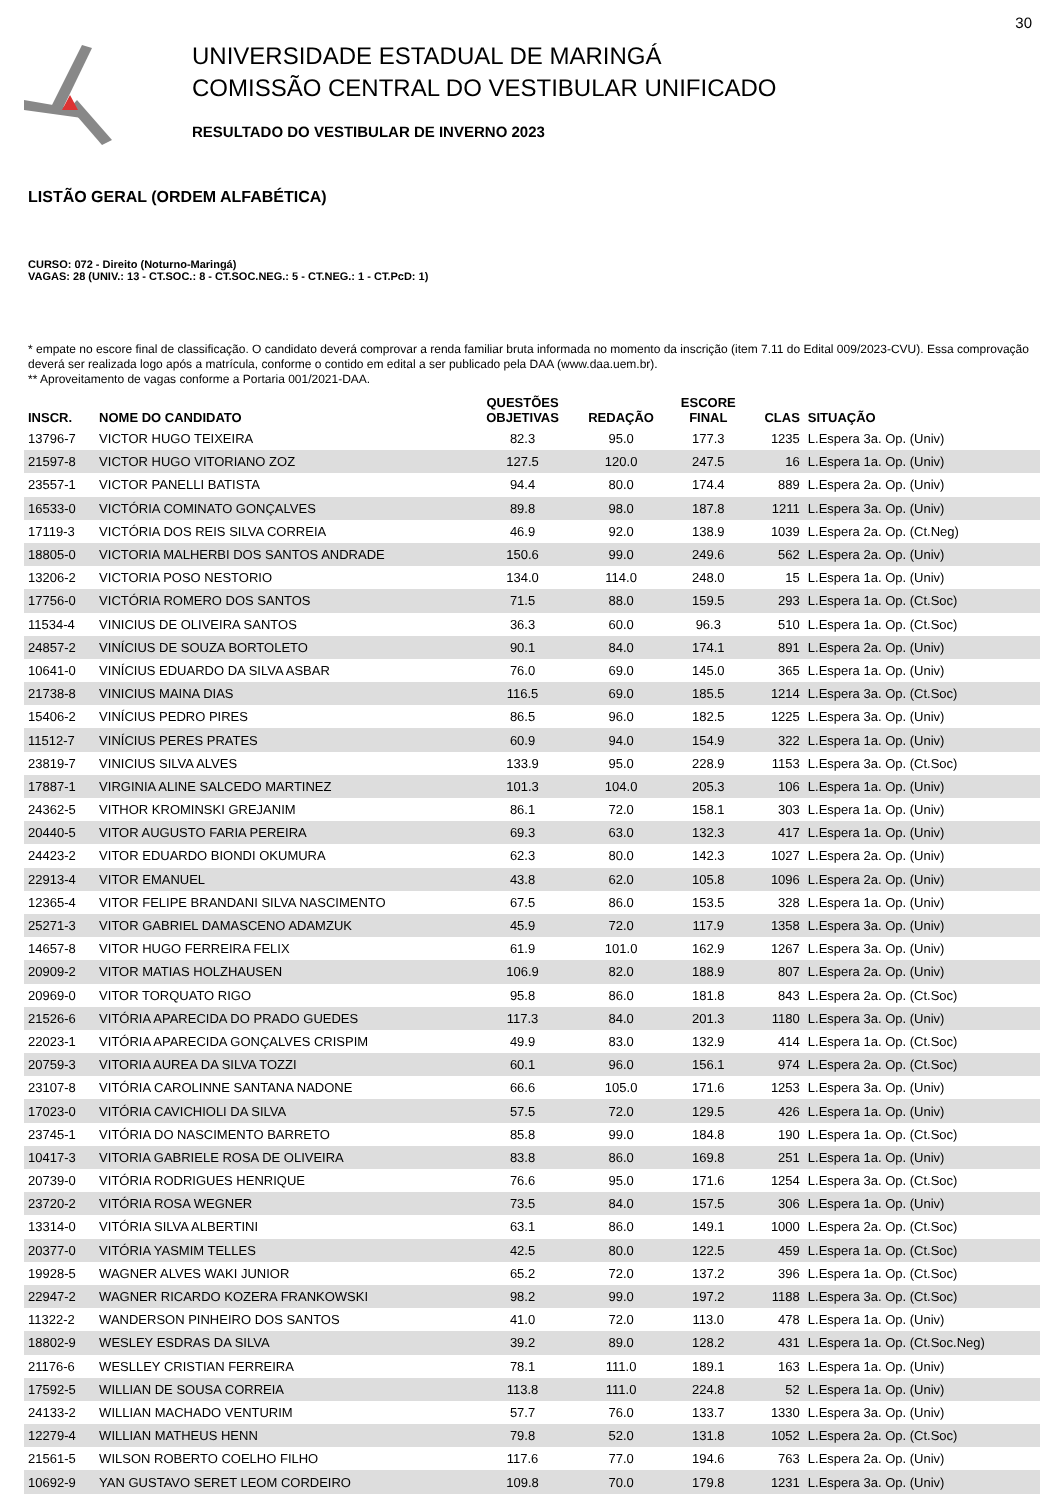30
UNIVERSIDADE ESTADUAL DE MARINGÁ
COMISSÃO CENTRAL DO VESTIBULAR UNIFICADO
RESULTADO DO VESTIBULAR DE INVERNO 2023
LISTÃO GERAL (ORDEM ALFABÉTICA)
CURSO: 072 - Direito (Noturno-Maringá)
VAGAS: 28 (UNIV.: 13 - CT.SOC.: 8 - CT.SOC.NEG.: 5 - CT.NEG.: 1 - CT.PcD: 1)
* empate no escore final de classificação. O candidato deverá comprovar a renda familiar bruta informada no momento da inscrição (item 7.11 do Edital 009/2023-CVU). Essa comprovação deverá ser realizada logo após a matrícula, conforme o contido em edital a ser publicado pela DAA (www.daa.uem.br).
** Aproveitamento de vagas conforme a Portaria 001/2021-DAA.
| INSCR. | NOME DO CANDIDATO | QUESTÕES OBJETIVAS | REDAÇÃO | ESCORE FINAL | CLAS | SITUAÇÃO |
| --- | --- | --- | --- | --- | --- | --- |
| 13796-7 | VICTOR HUGO TEIXEIRA | 82.3 | 95.0 | 177.3 | 1235 | L.Espera 3a. Op. (Univ) |
| 21597-8 | VICTOR HUGO VITORIANO ZOZ | 127.5 | 120.0 | 247.5 | 16 | L.Espera 1a. Op. (Univ) |
| 23557-1 | VICTOR PANELLI BATISTA | 94.4 | 80.0 | 174.4 | 889 | L.Espera 2a. Op. (Univ) |
| 16533-0 | VICTÓRIA COMINATO GONÇALVES | 89.8 | 98.0 | 187.8 | 1211 | L.Espera 3a. Op. (Univ) |
| 17119-3 | VICTÓRIA DOS REIS SILVA CORREIA | 46.9 | 92.0 | 138.9 | 1039 | L.Espera 2a. Op. (Ct.Neg) |
| 18805-0 | VICTORIA MALHERBI DOS SANTOS ANDRADE | 150.6 | 99.0 | 249.6 | 562 | L.Espera 2a. Op. (Univ) |
| 13206-2 | VICTORIA POSO NESTORIO | 134.0 | 114.0 | 248.0 | 15 | L.Espera 1a. Op. (Univ) |
| 17756-0 | VICTÓRIA ROMERO DOS SANTOS | 71.5 | 88.0 | 159.5 | 293 | L.Espera 1a. Op. (Ct.Soc) |
| 11534-4 | VINICIUS DE OLIVEIRA SANTOS | 36.3 | 60.0 | 96.3 | 510 | L.Espera 1a. Op. (Ct.Soc) |
| 24857-2 | VINÍCIUS DE SOUZA BORTOLETO | 90.1 | 84.0 | 174.1 | 891 | L.Espera 2a. Op. (Univ) |
| 10641-0 | VINÍCIUS EDUARDO DA SILVA ASBAR | 76.0 | 69.0 | 145.0 | 365 | L.Espera 1a. Op. (Univ) |
| 21738-8 | VINICIUS MAINA DIAS | 116.5 | 69.0 | 185.5 | 1214 | L.Espera 3a. Op. (Ct.Soc) |
| 15406-2 | VINÍCIUS PEDRO PIRES | 86.5 | 96.0 | 182.5 | 1225 | L.Espera 3a. Op. (Univ) |
| 11512-7 | VINÍCIUS PERES PRATES | 60.9 | 94.0 | 154.9 | 322 | L.Espera 1a. Op. (Univ) |
| 23819-7 | VINICIUS SILVA ALVES | 133.9 | 95.0 | 228.9 | 1153 | L.Espera 3a. Op. (Ct.Soc) |
| 17887-1 | VIRGINIA ALINE SALCEDO MARTINEZ | 101.3 | 104.0 | 205.3 | 106 | L.Espera 1a. Op. (Univ) |
| 24362-5 | VITHOR KROMINSKI GREJANIM | 86.1 | 72.0 | 158.1 | 303 | L.Espera 1a. Op. (Univ) |
| 20440-5 | VITOR AUGUSTO FARIA PEREIRA | 69.3 | 63.0 | 132.3 | 417 | L.Espera 1a. Op. (Univ) |
| 24423-2 | VITOR EDUARDO BIONDI OKUMURA | 62.3 | 80.0 | 142.3 | 1027 | L.Espera 2a. Op. (Univ) |
| 22913-4 | VITOR EMANUEL | 43.8 | 62.0 | 105.8 | 1096 | L.Espera 2a. Op. (Univ) |
| 12365-4 | VITOR FELIPE BRANDANI SILVA NASCIMENTO | 67.5 | 86.0 | 153.5 | 328 | L.Espera 1a. Op. (Univ) |
| 25271-3 | VITOR GABRIEL DAMASCENO ADAMZUK | 45.9 | 72.0 | 117.9 | 1358 | L.Espera 3a. Op. (Univ) |
| 14657-8 | VITOR HUGO FERREIRA FELIX | 61.9 | 101.0 | 162.9 | 1267 | L.Espera 3a. Op. (Univ) |
| 20909-2 | VITOR MATIAS HOLZHAUSEN | 106.9 | 82.0 | 188.9 | 807 | L.Espera 2a. Op. (Univ) |
| 20969-0 | VITOR TORQUATO RIGO | 95.8 | 86.0 | 181.8 | 843 | L.Espera 2a. Op. (Ct.Soc) |
| 21526-6 | VITÓRIA APARECIDA DO PRADO GUEDES | 117.3 | 84.0 | 201.3 | 1180 | L.Espera 3a. Op. (Univ) |
| 22023-1 | VITÓRIA APARECIDA GONÇALVES CRISPIM | 49.9 | 83.0 | 132.9 | 414 | L.Espera 1a. Op. (Ct.Soc) |
| 20759-3 | VITORIA AUREA DA SILVA TOZZI | 60.1 | 96.0 | 156.1 | 974 | L.Espera 2a. Op. (Ct.Soc) |
| 23107-8 | VITÓRIA CAROLINNE SANTANA NADONE | 66.6 | 105.0 | 171.6 | 1253 | L.Espera 3a. Op. (Univ) |
| 17023-0 | VITÓRIA CAVICHIOLI DA SILVA | 57.5 | 72.0 | 129.5 | 426 | L.Espera 1a. Op. (Univ) |
| 23745-1 | VITÓRIA DO NASCIMENTO BARRETO | 85.8 | 99.0 | 184.8 | 190 | L.Espera 1a. Op. (Ct.Soc) |
| 10417-3 | VITORIA GABRIELE ROSA DE OLIVEIRA | 83.8 | 86.0 | 169.8 | 251 | L.Espera 1a. Op. (Univ) |
| 20739-0 | VITÓRIA RODRIGUES HENRIQUE | 76.6 | 95.0 | 171.6 | 1254 | L.Espera 3a. Op. (Ct.Soc) |
| 23720-2 | VITÓRIA ROSA WEGNER | 73.5 | 84.0 | 157.5 | 306 | L.Espera 1a. Op. (Univ) |
| 13314-0 | VITÓRIA SILVA ALBERTINI | 63.1 | 86.0 | 149.1 | 1000 | L.Espera 2a. Op. (Ct.Soc) |
| 20377-0 | VITÓRIA YASMIM TELLES | 42.5 | 80.0 | 122.5 | 459 | L.Espera 1a. Op. (Ct.Soc) |
| 19928-5 | WAGNER ALVES WAKI JUNIOR | 65.2 | 72.0 | 137.2 | 396 | L.Espera 1a. Op. (Ct.Soc) |
| 22947-2 | WAGNER RICARDO KOZERA FRANKOWSKI | 98.2 | 99.0 | 197.2 | 1188 | L.Espera 3a. Op. (Ct.Soc) |
| 11322-2 | WANDERSON PINHEIRO DOS SANTOS | 41.0 | 72.0 | 113.0 | 478 | L.Espera 1a. Op. (Univ) |
| 18802-9 | WESLEY ESDRAS DA SILVA | 39.2 | 89.0 | 128.2 | 431 | L.Espera 1a. Op. (Ct.Soc.Neg) |
| 21176-6 | WESLLEY CRISTIAN FERREIRA | 78.1 | 111.0 | 189.1 | 163 | L.Espera 1a. Op. (Univ) |
| 17592-5 | WILLIAN DE SOUSA CORREIA | 113.8 | 111.0 | 224.8 | 52 | L.Espera 1a. Op. (Univ) |
| 24133-2 | WILLIAN MACHADO VENTURIM | 57.7 | 76.0 | 133.7 | 1330 | L.Espera 3a. Op. (Univ) |
| 12279-4 | WILLIAN MATHEUS HENN | 79.8 | 52.0 | 131.8 | 1052 | L.Espera 2a. Op. (Ct.Soc) |
| 21561-5 | WILSON ROBERTO COELHO FILHO | 117.6 | 77.0 | 194.6 | 763 | L.Espera 2a. Op. (Univ) |
| 10692-9 | YAN GUSTAVO SERET LEOM CORDEIRO | 109.8 | 70.0 | 179.8 | 1231 | L.Espera 3a. Op. (Univ) |